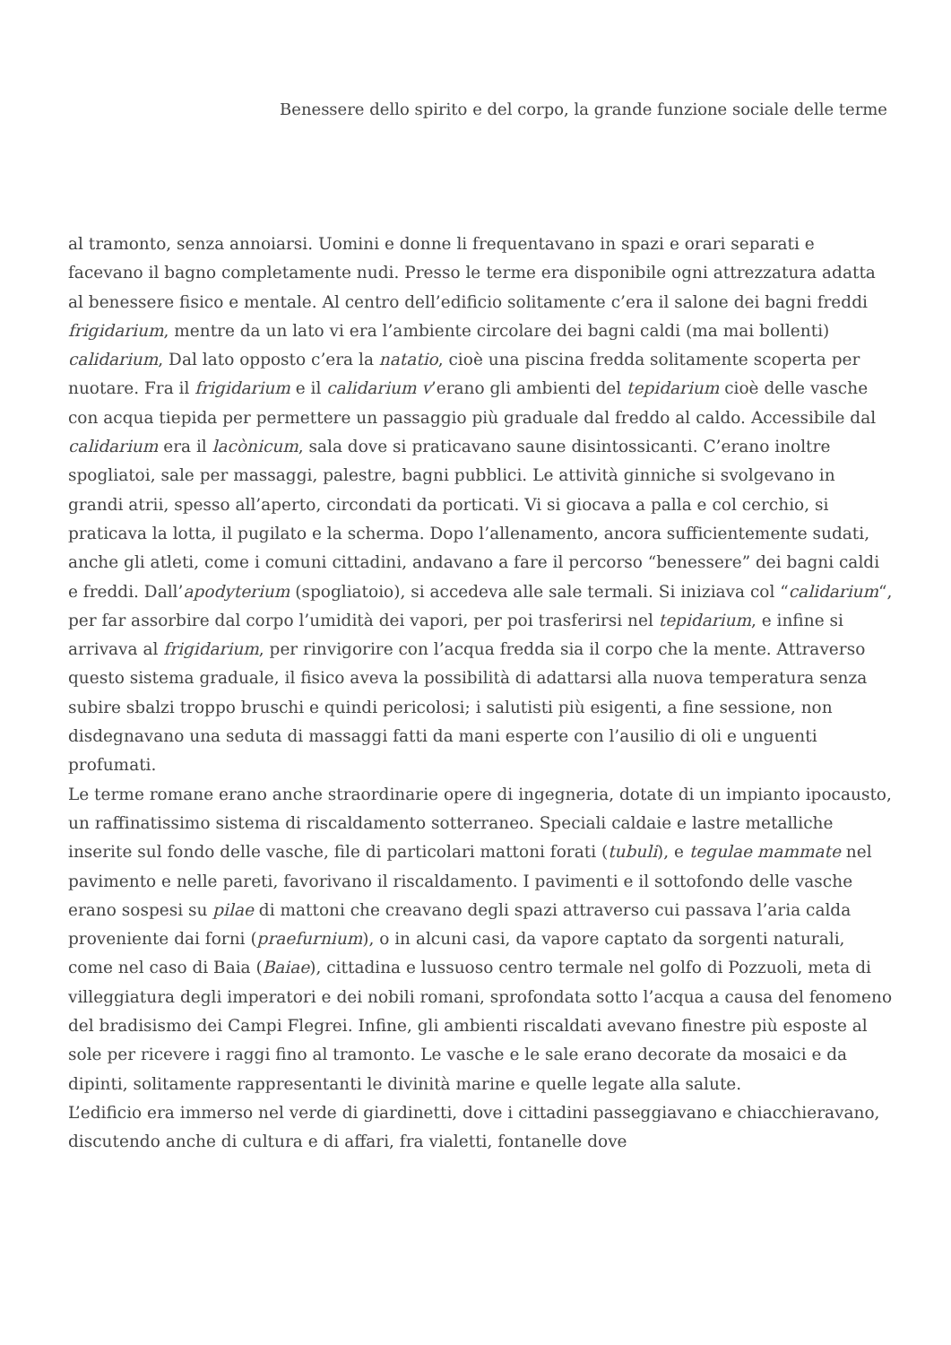Benessere dello spirito e del corpo, la grande funzione sociale delle terme
al tramonto, senza annoiarsi. Uomini e donne li frequentavano in spazi e orari separati e facevano il bagno completamente nudi. Presso le terme era disponibile ogni attrezzatura adatta al benessere fisico e mentale. Al centro dell’edificio solitamente c’era il salone dei bagni freddi frigidarium, mentre da un lato vi era l’ambiente circolare dei bagni caldi (ma mai bollenti) calidarium, Dal lato opposto c’era la natatio, cioè una piscina fredda solitamente scoperta per nuotare. Fra il frigidarium e il calidarium v’erano gli ambienti del tepidarium cioè delle vasche con acqua tiepida per permettere un passaggio più graduale dal freddo al caldo. Accessibile dal calidarium era il lacònicum, sala dove si praticavano saune disintossicanti. C’erano inoltre spogliatoi, sale per massaggi, palestre, bagni pubblici. Le attività ginniche si svolgevano in grandi atrii, spesso all’aperto, circondati da porticati. Vi si giocava a palla e col cerchio, si praticava la lotta, il pugilato e la scherma. Dopo l’allenamento, ancora sufficientemente sudati, anche gli atleti, come i comuni cittadini, andavano a fare il percorso “benessere” dei bagni caldi e freddi. Dall’apodyterium (spogliatoio), si accedeva alle sale termali. Si iniziava col “calidarium“, per far assorbire dal corpo l’umidità dei vapori, per poi trasferirsi nel tepidarium, e infine si arrivava al frigidarium, per rinvigorire con l’acqua fredda sia il corpo che la mente. Attraverso questo sistema graduale, il fisico aveva la possibilità di adattarsi alla nuova temperatura senza subire sbalzi troppo bruschi e quindi pericolosi; i salutisti più esigenti, a fine sessione, non disdegnavano una seduta di massaggi fatti da mani esperte con l’ausilio di oli e unguenti profumati.
Le terme romane erano anche straordinarie opere di ingegneria, dotate di un impianto ipocausto, un raffinatissimo sistema di riscaldamento sotterraneo. Speciali caldaie e lastre metalliche inserite sul fondo delle vasche, file di particolari mattoni forati (tubuli), e tegulae mammate nel pavimento e nelle pareti, favorivano il riscaldamento. I pavimenti e il sottofondo delle vasche erano sospesi su pilae di mattoni che creavano degli spazi attraverso cui passava l’aria calda proveniente dai forni (praefurnium), o in alcuni casi, da vapore captato da sorgenti naturali, come nel caso di Baia (Baiae), cittadina e lussuoso centro termale nel golfo di Pozzuoli, meta di villeggiatura degli imperatori e dei nobili romani, sprofondata sotto l’acqua a causa del fenomeno del bradisismo dei Campi Flegrei. Infine, gli ambienti riscaldati avevano finestre più esposte al sole per ricevere i raggi fino al tramonto. Le vasche e le sale erano decorate da mosaici e da dipinti, solitamente rappresentanti le divinità marine e quelle legate alla salute.
L’edificio era immerso nel verde di giardinetti, dove i cittadini passeggiavano e chiacchieravano, discutendo anche di cultura e di affari, fra vialetti, fontanelle dove